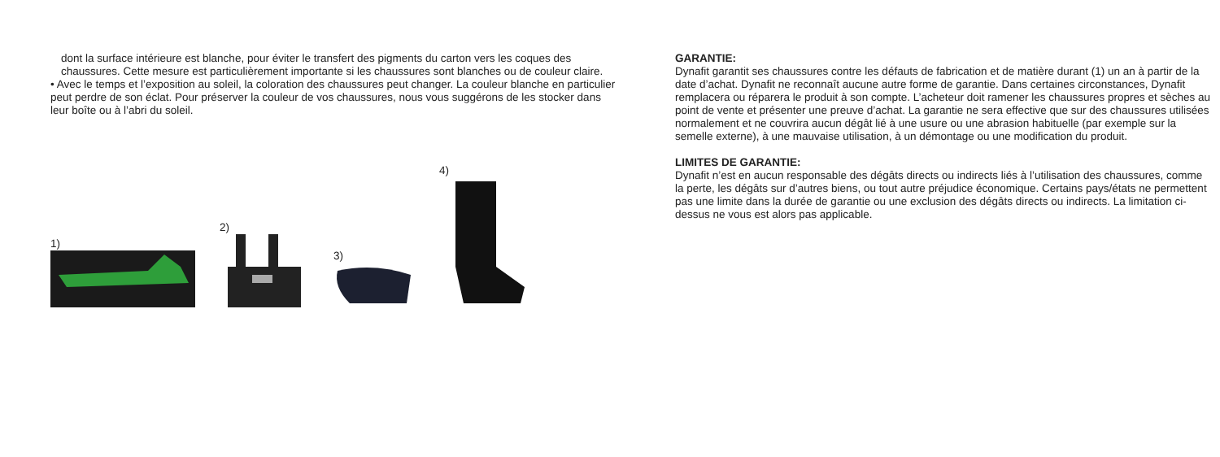dont la surface intérieure est blanche, pour éviter le transfert des pigments du carton vers les coques des chaussures. Cette mesure est particulièrement importante si les chaussures sont blanches ou de couleur claire.
• Avec le temps et l’exposition au soleil, la coloration des chaussures peut changer. La couleur blanche en particulier peut perdre de son éclat. Pour préserver la couleur de vos chaussures, nous vous suggérons de les stocker dans leur boîte ou à l’abri du soleil.
1)
2)
3)
4)
GARANTIE:
Dynafit garantit ses chaussures contre les défauts de fabrication et de matière durant (1) un an à partir de la date d’achat. Dynafit ne reconnaît aucune autre forme de garantie. Dans certaines circonstances, Dynafit remplacera ou réparera le produit à son compte. L’acheteur doit ramener les chaussures propres et sèches au point de vente et présenter une preuve d’achat. La garantie ne sera effective que sur des chaussures utilisées normalement et ne couvrira aucun dégât lié à une usure ou une abrasion habituelle (par exemple sur la semelle externe), à une mauvaise utilisation, à un démontage ou une modification du produit.
LIMITES DE GARANTIE:
Dynafit n’est en aucun responsable des dégâts directs ou indirects liés à l’utilisation des chaussures, comme la perte, les dégâts sur d’autres biens, ou tout autre préjudice économique. Certains pays/états ne permettent pas une limite dans la durée de garantie ou une exclusion des dégâts directs ou indirects. La limitation ci-dessus ne vous est alors pas applicable.